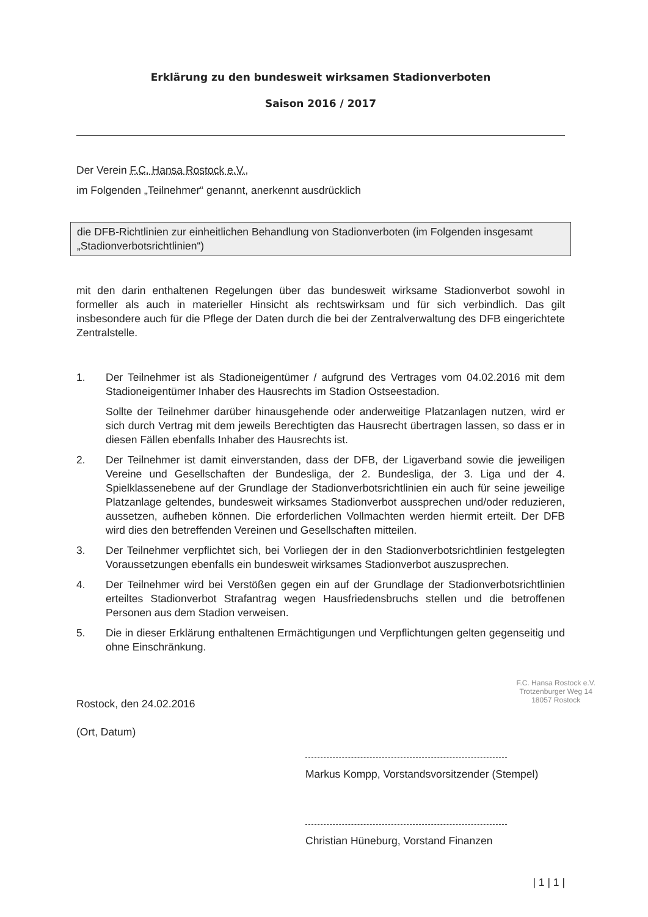Erklärung zu den bundesweit wirksamen Stadionverboten
Saison 2016 / 2017
Der Verein F.C. Hansa Rostock e.V.,
im Folgenden „Teilnehmer“ genannt, anerkennt ausdrücklich
die DFB-Richtlinien zur einheitlichen Behandlung von Stadionverboten (im Folgenden insgesamt „Stadionverbotsrichtlinien“)
mit den darin enthaltenen Regelungen über das bundesweit wirksame Stadionverbot sowohl in formeller als auch in materieller Hinsicht als rechtswirksam und für sich verbindlich. Das gilt insbesondere auch für die Pflege der Daten durch die bei der Zentralverwaltung des DFB eingerichtete Zentralstelle.
1. Der Teilnehmer ist als Stadioneigentümer / aufgrund des Vertrages vom 04.02.2016 mit dem Stadioneigentümer Inhaber des Hausrechts im Stadion Ostseestadion.
Sollte der Teilnehmer darüber hinausgehende oder anderweitige Platzanlagen nutzen, wird er sich durch Vertrag mit dem jeweils Berechtigten das Hausrecht übertragen lassen, so dass er in diesen Fällen ebenfalls Inhaber des Hausrechts ist.
2. Der Teilnehmer ist damit einverstanden, dass der DFB, der Ligaverband sowie die jeweiligen Vereine und Gesellschaften der Bundesliga, der 2. Bundesliga, der 3. Liga und der 4. Spielklassenebene auf der Grundlage der Stadionverbotsrichtlinien ein auch für seine jeweilige Platzanlage geltendes, bundesweit wirksames Stadionverbot aussprechen und/oder reduzieren, aussetzen, aufheben können. Die erforderlichen Vollmachten werden hiermit erteilt. Der DFB wird dies den betreffenden Vereinen und Gesellschaften mitteilen.
3. Der Teilnehmer verpflichtet sich, bei Vorliegen der in den Stadionverbotsrichtlinien festgelegten Voraussetzungen ebenfalls ein bundesweit wirksames Stadionverbot auszusprechen.
4. Der Teilnehmer wird bei Verstößen gegen ein auf der Grundlage der Stadionverbotsrichtlinien erteiltes Stadionverbot Strafantrag wegen Hausfriedensbruchs stellen und die betroffenen Personen aus dem Stadion verweisen.
5. Die in dieser Erklärung enthaltenen Ermächtigungen und Verpflichtungen gelten gegenseitig und ohne Einschränkung.
Rostock, den 24.02.2016
(Ort, Datum)
F.C. Hansa Rostock e.V.
Trotzenburger Weg 14
18057 Rostock
Markus Kompp, Vorstandsvorsitzender (Stempel)
Christian Hüneburg, Vorstand Finanzen
| 1 | 1 |